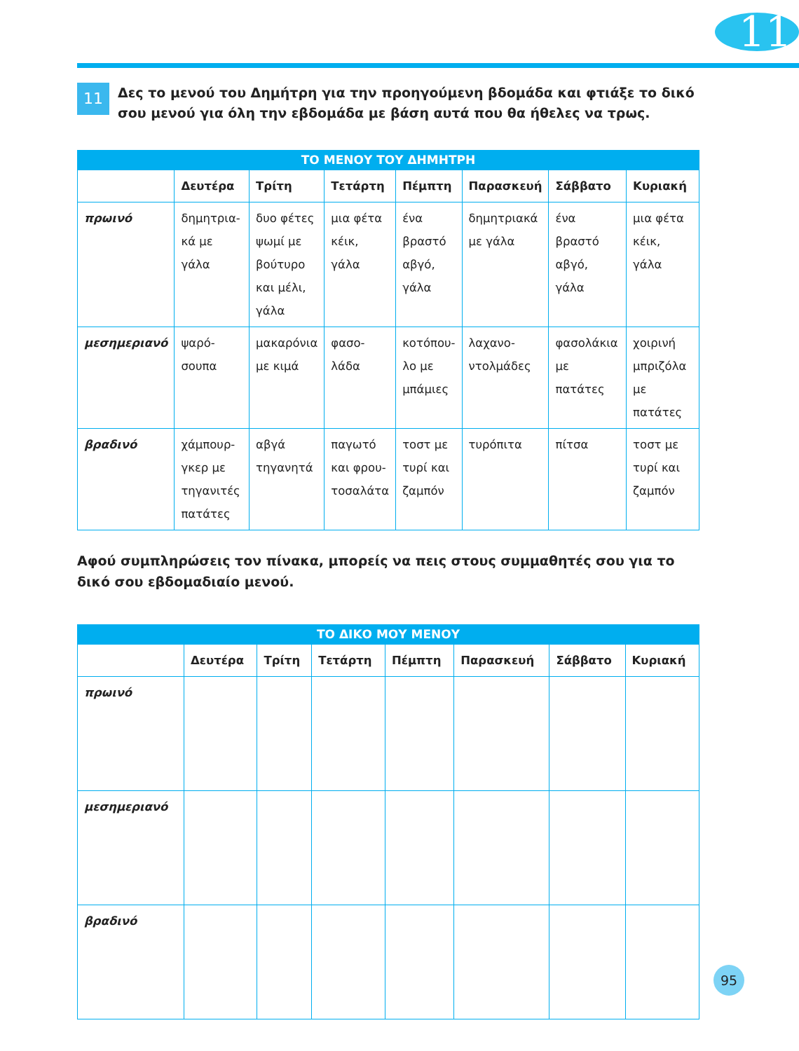11
11
Δες το μενού του Δημήτρη για την προηγούμενη βδομάδα και φτιάξε το δικό σου μενού για όλη την εβδομάδα με βάση αυτά που θα ήθελες να τρως.
ΤΟ ΜΕΝΟΥ ΤΟΥ ΔΗΜΗΤΡΗ
| | Δευτέρα | Τρίτη | Τετάρτη | Πέμπτη | Παρασκευή | Σάββατο | Κυριακή |
| --- | --- | --- | --- | --- | --- | --- | --- |
| πρωινό | δημητρια- κά με γάλα | δυο φέτες ψωμί με βούτυρο και μέλι, γάλα | μια φέτα κέικ, γάλα | ένα βραστό αβγό, γάλα | δημητριακά με γάλα | ένα βραστό αβγό, γάλα | μια φέτα κέικ, γάλα |
| μεσημεριανό | ψαρό- σουπα | μακαρόνια με κιμά | φασο- λάδα | κοτόπου- λο με μπάμιες | λαχανο- ντολμάδες | φασολάκια με πατάτες | χοιρινή μπριζόλα με πατάτες |
| βραδινό | χάμπουρ- γκερ με τηγανιτές πατάτες | αβγά τηγανητά | παγωτό και φρου- τοσαλάτα | τοστ με τυρί και ζαμπόν | τυρόπιτα | πίτσα | τοστ με τυρί και ζαμπόν |
Αφού συμπληρώσεις τον πίνακα, μπορείς να πεις στους συμμαθητές σου για το δικό σου εβδομαδιαίο μενού.
ΤΟ ΔΙΚΟ ΜΟΥ ΜΕΝΟΥ
| | Δευτέρα | Τρίτη | Τετάρτη | Πέμπτη | Παρασκευή | Σάββατο | Κυριακή |
| --- | --- | --- | --- | --- | --- | --- | --- |
| πρωινό | | | | | | | |
| μεσημεριανό | | | | | | | |
| βραδινό | | | | | | | |
95